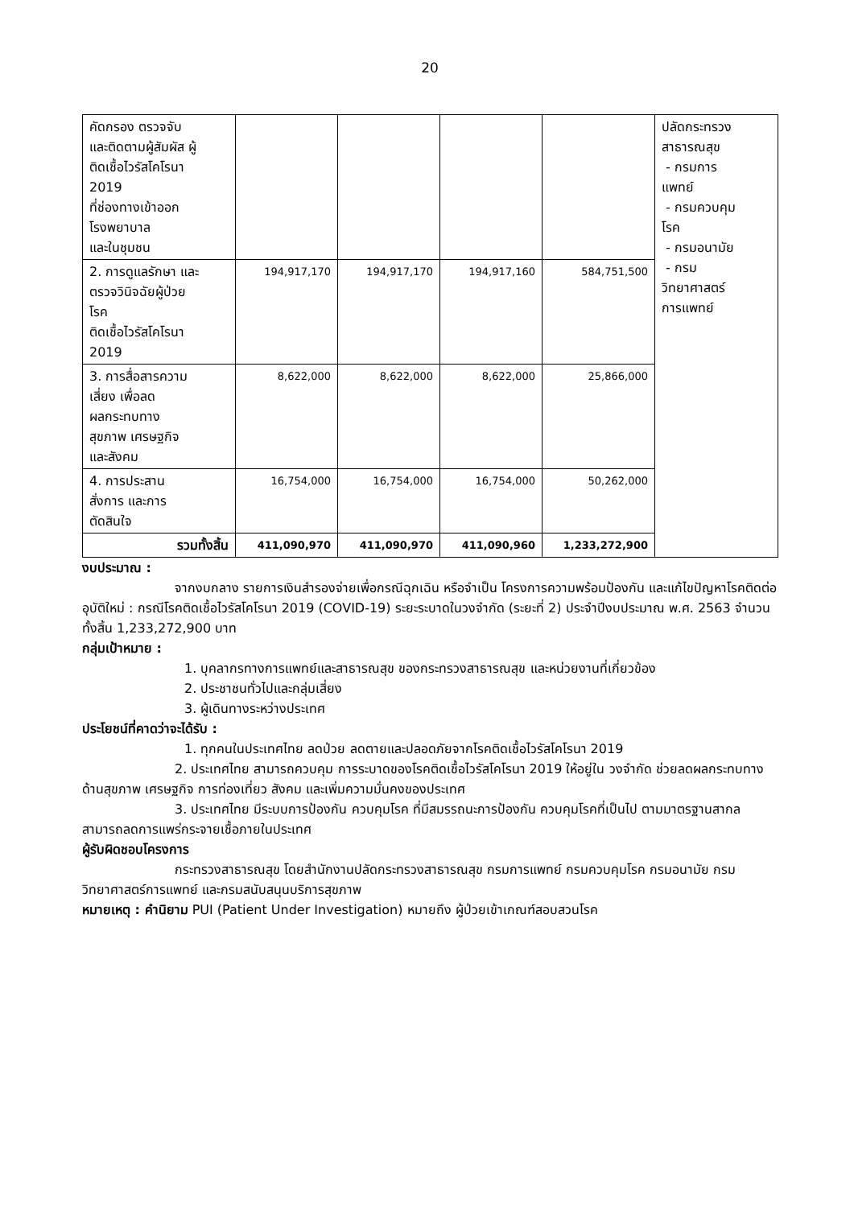20
| คัดกรอง ตรวจจับ และติดตามผู้สัมผัส ผู้ ติดเชื้อไวรัสโคโรนา 2019 ที่ช่องทางเข้าออก โรงพยาบาล และในชุมชน | | | | | ปลัดกระทรวง สาธารณสุข - กรมการ แพทย์ - กรมควบคุม โรค - กรมอนามัย - กรม วิทยาศาสตร์ การแพทย์ |
| 2. การดูแลรักษา และ ตรวจวินิจฉัยผู้ป่วย โรค ติดเชื้อไวรัสโคโรนา 2019 | 194,917,170 | 194,917,170 | 194,917,160 | 584,751,500 | |
| 3. การสื่อสารความ เสี่ยง เพื่อลด ผลกระทบทาง สุขภาพ เศรษฐกิจ และสังคม | 8,622,000 | 8,622,000 | 8,622,000 | 25,866,000 | |
| 4. การประสาน สั่งการ และการ ตัดสินใจ | 16,754,000 | 16,754,000 | 16,754,000 | 50,262,000 | |
| รวมทั้งสิ้น | 411,090,970 | 411,090,970 | 411,090,960 | 1,233,272,900 | |
งบประมาณ :
จากงบกลาง รายการเงินสำรองจ่ายเพื่อกรณีฉุกเฉิน หรือจำเป็น โครงการความพร้อมป้องกัน และแก้ไขปัญหาโรคติดต่ออุบัติใหม่ : กรณีโรคติดเชื้อไวรัสโคโรนา 2019 (COVID-19) ระยะระบาดในวงจำกัด (ระยะที่ 2) ประจำปีงบประมาณ พ.ศ. 2563 จำนวนทั้งสิ้น 1,233,272,900 บาท
กลุ่มเป้าหมาย :
1. บุคลากรทางการแพทย์และสาธารณสุข ของกระทรวงสาธารณสุข และหน่วยงานที่เกี่ยวข้อง
2. ประชาชนทั่วไปและกลุ่มเสี่ยง
3. ผู้เดินทางระหว่างประเทศ
ประโยชน์ที่คาดว่าจะได้รับ :
1. ทุกคนในประเทศไทย ลดป่วย ลดตายและปลอดภัยจากโรคติดเชื้อไวรัสโคโรนา 2019
2. ประเทศไทย สามารถควบคุม การระบาดของโรคติดเชื้อไวรัสโคโรนา 2019 ให้อยู่ใน วงจำกัด ช่วยลดผลกระทบทางด้านสุขภาพ เศรษฐกิจ การท่องเที่ยว สังคม และเพิ่มความมั่นคงของประเทศ
3. ประเทศไทย มีระบบการป้องกัน ควบคุมโรค ที่มีสมรรถนะการป้องกัน ควบคุมโรคที่เป็นไป ตามมาตรฐานสากล สามารถลดการแพร่กระจายเชื้อภายในประเทศ
ผู้รับผิดชอบโครงการ
กระทรวงสาธารณสุข โดยสำนักงานปลัดกระทรวงสาธารณสุข กรมการแพทย์ กรมควบคุมโรค กรมอนามัย กรมวิทยาศาสตร์การแพทย์ และกรมสนับสนุนบริการสุขภาพ
หมายเหตุ : คำนิยาม PUI (Patient Under Investigation) หมายถึง ผู้ป่วยเข้าเกณฑ์สอบสวนโรค